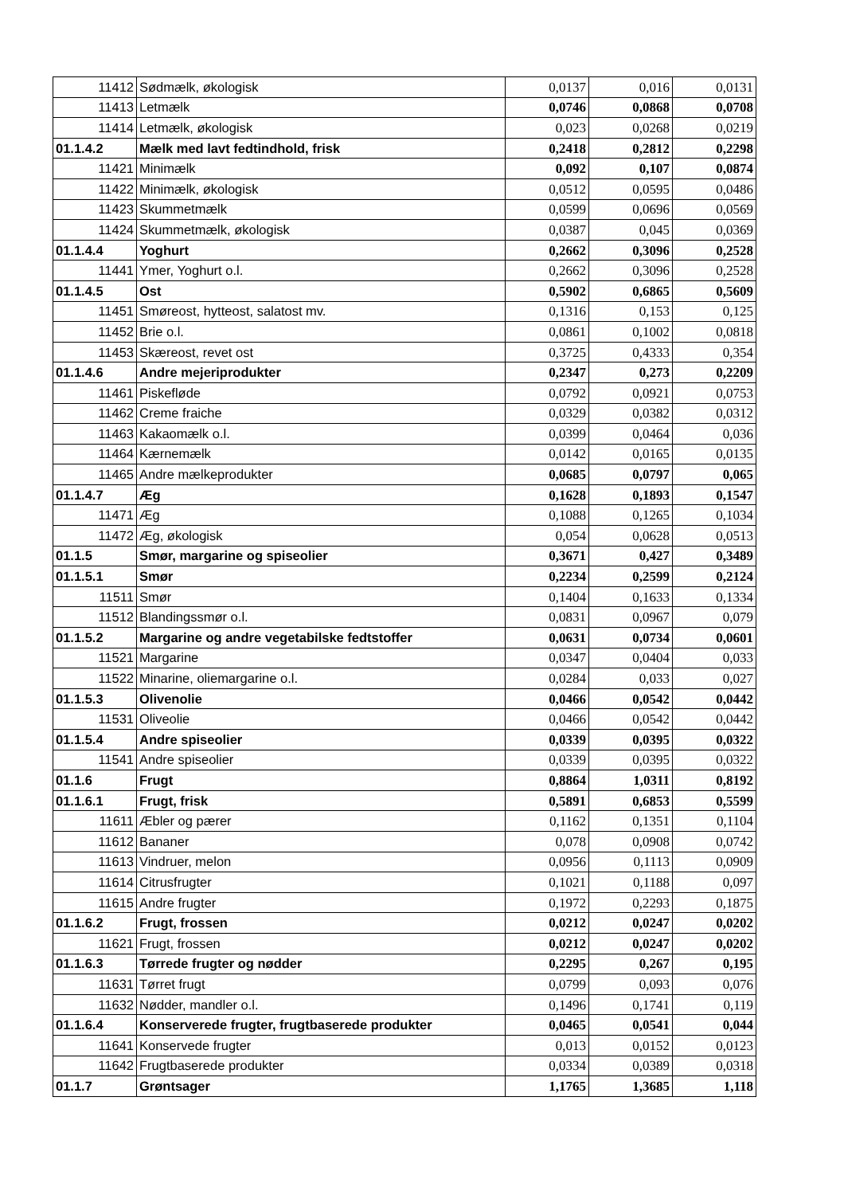| 11412 | Sødmælk, økologisk | 0,0137 | 0,016 | 0,0131 |
| 11413 | Letmælk | 0,0746 | 0,0868 | 0,0708 |
| 11414 | Letmælk, økologisk | 0,023 | 0,0268 | 0,0219 |
| 01.1.4.2 | Mælk med lavt fedtindhold, frisk | 0,2418 | 0,2812 | 0,2298 |
| 11421 | Minimælk | 0,092 | 0,107 | 0,0874 |
| 11422 | Minimælk, økologisk | 0,0512 | 0,0595 | 0,0486 |
| 11423 | Skummetmælk | 0,0599 | 0,0696 | 0,0569 |
| 11424 | Skummetmælk, økologisk | 0,0387 | 0,045 | 0,0369 |
| 01.1.4.4 | Yoghurt | 0,2662 | 0,3096 | 0,2528 |
| 11441 | Ymer, Yoghurt o.l. | 0,2662 | 0,3096 | 0,2528 |
| 01.1.4.5 | Ost | 0,5902 | 0,6865 | 0,5609 |
| 11451 | Smøreost, hytteost, salatost mv. | 0,1316 | 0,153 | 0,125 |
| 11452 | Brie o.l. | 0,0861 | 0,1002 | 0,0818 |
| 11453 | Skæreost, revet ost | 0,3725 | 0,4333 | 0,354 |
| 01.1.4.6 | Andre mejeriprodukter | 0,2347 | 0,273 | 0,2209 |
| 11461 | Piskefløde | 0,0792 | 0,0921 | 0,0753 |
| 11462 | Creme fraiche | 0,0329 | 0,0382 | 0,0312 |
| 11463 | Kakaomælk o.l. | 0,0399 | 0,0464 | 0,036 |
| 11464 | Kærnemælk | 0,0142 | 0,0165 | 0,0135 |
| 11465 | Andre mælkeprodukter | 0,0685 | 0,0797 | 0,065 |
| 01.1.4.7 | Æg | 0,1628 | 0,1893 | 0,1547 |
| 11471 | Æg | 0,1088 | 0,1265 | 0,1034 |
| 11472 | Æg, økologisk | 0,054 | 0,0628 | 0,0513 |
| 01.1.5 | Smør, margarine og spiseolier | 0,3671 | 0,427 | 0,3489 |
| 01.1.5.1 | Smør | 0,2234 | 0,2599 | 0,2124 |
| 11511 | Smør | 0,1404 | 0,1633 | 0,1334 |
| 11512 | Blandingssmør o.l. | 0,0831 | 0,0967 | 0,079 |
| 01.1.5.2 | Margarine og andre vegetabilske fedtstoffer | 0,0631 | 0,0734 | 0,0601 |
| 11521 | Margarine | 0,0347 | 0,0404 | 0,033 |
| 11522 | Minarine, oliemargarine o.l. | 0,0284 | 0,033 | 0,027 |
| 01.1.5.3 | Olivenolie | 0,0466 | 0,0542 | 0,0442 |
| 11531 | Oliveolie | 0,0466 | 0,0542 | 0,0442 |
| 01.1.5.4 | Andre spiseolier | 0,0339 | 0,0395 | 0,0322 |
| 11541 | Andre spiseolier | 0,0339 | 0,0395 | 0,0322 |
| 01.1.6 | Frugt | 0,8864 | 1,0311 | 0,8192 |
| 01.1.6.1 | Frugt, frisk | 0,5891 | 0,6853 | 0,5599 |
| 11611 | Æbler og pærer | 0,1162 | 0,1351 | 0,1104 |
| 11612 | Bananer | 0,078 | 0,0908 | 0,0742 |
| 11613 | Vindruer, melon | 0,0956 | 0,1113 | 0,0909 |
| 11614 | Citrusfrugter | 0,1021 | 0,1188 | 0,097 |
| 11615 | Andre frugter | 0,1972 | 0,2293 | 0,1875 |
| 01.1.6.2 | Frugt, frossen | 0,0212 | 0,0247 | 0,0202 |
| 11621 | Frugt, frossen | 0,0212 | 0,0247 | 0,0202 |
| 01.1.6.3 | Tørrede frugter og nødder | 0,2295 | 0,267 | 0,195 |
| 11631 | Tørret frugt | 0,0799 | 0,093 | 0,076 |
| 11632 | Nødder, mandler o.l. | 0,1496 | 0,1741 | 0,119 |
| 01.1.6.4 | Konserverede frugter, frugtbaserede produkter | 0,0465 | 0,0541 | 0,044 |
| 11641 | Konservede frugter | 0,013 | 0,0152 | 0,0123 |
| 11642 | Frugtbaserede produkter | 0,0334 | 0,0389 | 0,0318 |
| 01.1.7 | Grøntsager | 1,1765 | 1,3685 | 1,118 |